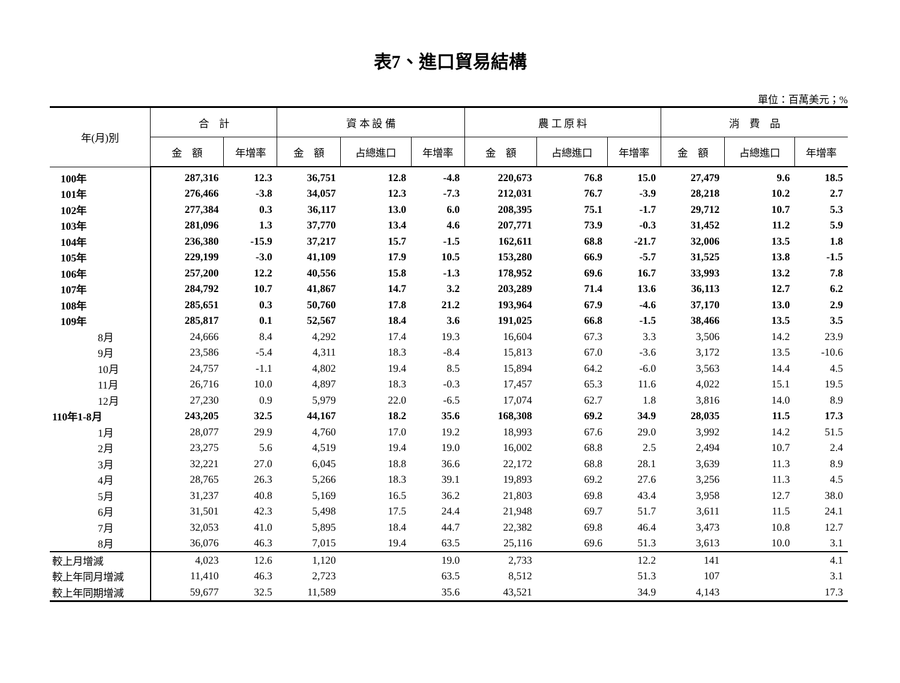表7、進口貿易結構
單位：百萬美元；%
| 年(月)別 | 合 計 | | 資 本 設 備 | | | 農 工 原 料 | | | 消 費 品 | | |
| --- | --- | --- | --- | --- | --- | --- | --- | --- | --- | --- | --- |
| | 金 額 | 年增率 | 金 額 | 占總進口 | 年增率 | 金 額 | 占總進口 | 年增率 | 金 額 | 占總進口 | 年增率 |
| 100年 | 287,316 | 12.3 | 36,751 | 12.8 | -4.8 | 220,673 | 76.8 | 15.0 | 27,479 | 9.6 | 18.5 |
| 101年 | 276,466 | -3.8 | 34,057 | 12.3 | -7.3 | 212,031 | 76.7 | -3.9 | 28,218 | 10.2 | 2.7 |
| 102年 | 277,384 | 0.3 | 36,117 | 13.0 | 6.0 | 208,395 | 75.1 | -1.7 | 29,712 | 10.7 | 5.3 |
| 103年 | 281,096 | 1.3 | 37,770 | 13.4 | 4.6 | 207,771 | 73.9 | -0.3 | 31,452 | 11.2 | 5.9 |
| 104年 | 236,380 | -15.9 | 37,217 | 15.7 | -1.5 | 162,611 | 68.8 | -21.7 | 32,006 | 13.5 | 1.8 |
| 105年 | 229,199 | -3.0 | 41,109 | 17.9 | 10.5 | 153,280 | 66.9 | -5.7 | 31,525 | 13.8 | -1.5 |
| 106年 | 257,200 | 12.2 | 40,556 | 15.8 | -1.3 | 178,952 | 69.6 | 16.7 | 33,993 | 13.2 | 7.8 |
| 107年 | 284,792 | 10.7 | 41,867 | 14.7 | 3.2 | 203,289 | 71.4 | 13.6 | 36,113 | 12.7 | 6.2 |
| 108年 | 285,651 | 0.3 | 50,760 | 17.8 | 21.2 | 193,964 | 67.9 | -4.6 | 37,170 | 13.0 | 2.9 |
| 109年 | 285,817 | 0.1 | 52,567 | 18.4 | 3.6 | 191,025 | 66.8 | -1.5 | 38,466 | 13.5 | 3.5 |
| 8月 | 24,666 | 8.4 | 4,292 | 17.4 | 19.3 | 16,604 | 67.3 | 3.3 | 3,506 | 14.2 | 23.9 |
| 9月 | 23,586 | -5.4 | 4,311 | 18.3 | -8.4 | 15,813 | 67.0 | -3.6 | 3,172 | 13.5 | -10.6 |
| 10月 | 24,757 | -1.1 | 4,802 | 19.4 | 8.5 | 15,894 | 64.2 | -6.0 | 3,563 | 14.4 | 4.5 |
| 11月 | 26,716 | 10.0 | 4,897 | 18.3 | -0.3 | 17,457 | 65.3 | 11.6 | 4,022 | 15.1 | 19.5 |
| 12月 | 27,230 | 0.9 | 5,979 | 22.0 | -6.5 | 17,074 | 62.7 | 1.8 | 3,816 | 14.0 | 8.9 |
| 110年1-8月 | 243,205 | 32.5 | 44,167 | 18.2 | 35.6 | 168,308 | 69.2 | 34.9 | 28,035 | 11.5 | 17.3 |
| 1月 | 28,077 | 29.9 | 4,760 | 17.0 | 19.2 | 18,993 | 67.6 | 29.0 | 3,992 | 14.2 | 51.5 |
| 2月 | 23,275 | 5.6 | 4,519 | 19.4 | 19.0 | 16,002 | 68.8 | 2.5 | 2,494 | 10.7 | 2.4 |
| 3月 | 32,221 | 27.0 | 6,045 | 18.8 | 36.6 | 22,172 | 68.8 | 28.1 | 3,639 | 11.3 | 8.9 |
| 4月 | 28,765 | 26.3 | 5,266 | 18.3 | 39.1 | 19,893 | 69.2 | 27.6 | 3,256 | 11.3 | 4.5 |
| 5月 | 31,237 | 40.8 | 5,169 | 16.5 | 36.2 | 21,803 | 69.8 | 43.4 | 3,958 | 12.7 | 38.0 |
| 6月 | 31,501 | 42.3 | 5,498 | 17.5 | 24.4 | 21,948 | 69.7 | 51.7 | 3,611 | 11.5 | 24.1 |
| 7月 | 32,053 | 41.0 | 5,895 | 18.4 | 44.7 | 22,382 | 69.8 | 46.4 | 3,473 | 10.8 | 12.7 |
| 8月 | 36,076 | 46.3 | 7,015 | 19.4 | 63.5 | 25,116 | 69.6 | 51.3 | 3,613 | 10.0 | 3.1 |
| 較上月增減 | 4,023 | 12.6 | 1,120 | | 19.0 | 2,733 | | 12.2 | 141 | | 4.1 |
| 較上年同月增減 | 11,410 | 46.3 | 2,723 | | 63.5 | 8,512 | | 51.3 | 107 | | 3.1 |
| 較上年同期增減 | 59,677 | 32.5 | 11,589 | | 35.6 | 43,521 | | 34.9 | 4,143 | | 17.3 |